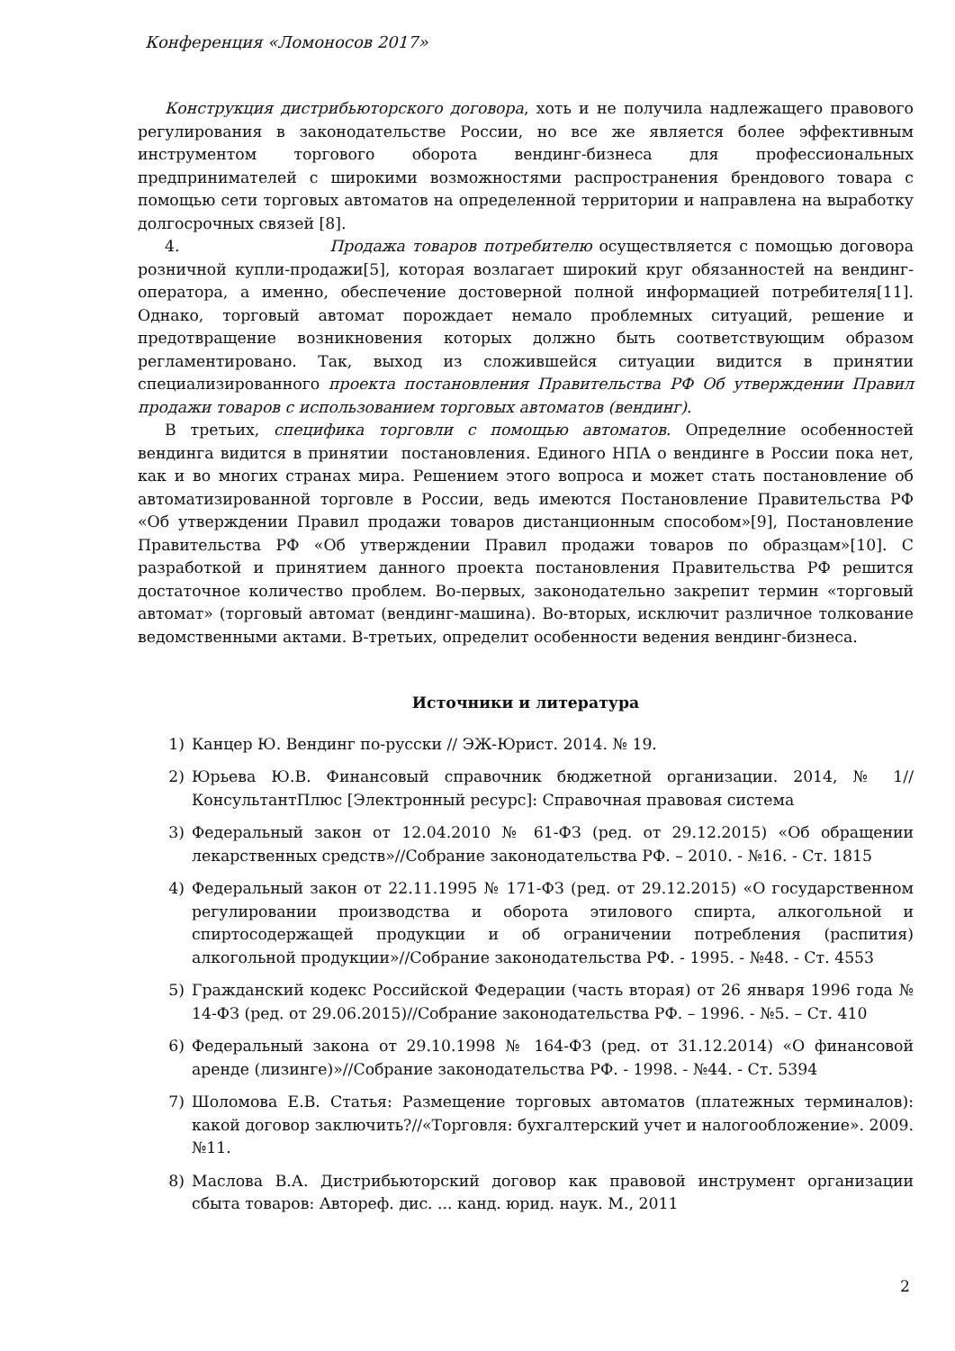Конференция «Ломоносов 2017»
Конструкция дистрибьюторского договора, хоть и не получила надлежащего правового регулирования в законодательстве России, но все же является более эффективным инструментом торгового оборота вендинг-бизнеса для профессиональных предпринимателей с широкими возможностями распространения брендового товара с помощью сети торговых автоматов на определенной территории и направлена на выработку долгосрочных связей [8].
4. Продажа товаров потребителю осуществляется с помощью договора розничной купли-продажи[5], которая возлагает широкий круг обязанностей на вендинг-оператора, а именно, обеспечение достоверной полной информацией потребителя[11]. Однако, торговый автомат порождает немало проблемных ситуаций, решение и предотвращение возникновения которых должно быть соответствующим образом регламентировано. Так, выход из сложившейся ситуации видится в принятии специализированного проекта постановления Правительства РФ Об утверждении Правил продажи товаров с использованием торговых автоматов (вендинг).
В третьих, специфика торговли с помощью автоматов. Определние особенностей вендинга видится в принятии постановления. Единого НПА о вендинге в России пока нет, как и во многих странах мира. Решением этого вопроса и может стать постановление об автоматизированной торговле в России, ведь имеются Постановление Правительства РФ «Об утверждении Правил продажи товаров дистанционным способом»[9], Постановление Правительства РФ «Об утверждении Правил продажи товаров по образцам»[10]. С разработкой и принятием данного проекта постановления Правительства РФ решится достаточное количество проблем. Во-первых, законодательно закрепит термин «торговый автомат» (торговый автомат (вендинг-машина). Во-вторых, исключит различное толкование ведомственными актами. В-третьих, определит особенности ведения вендинг-бизнеса.
Источники и литература
1) Канцер Ю. Вендинг по-русски // ЭЖ-Юрист. 2014. № 19.
2) Юрьева Ю.В. Финансовый справочник бюджетной организации. 2014, № 1//КонсультантПлюс [Электронный ресурс]: Справочная правовая система
3) Федеральный закон от 12.04.2010 № 61-ФЗ (ред. от 29.12.2015) «Об обращении лекарственных средств»//Собрание законодательства РФ. – 2010. - №16. - Ст. 1815
4) Федеральный закон от 22.11.1995 № 171-ФЗ (ред. от 29.12.2015) «О государственном регулировании производства и оборота этилового спирта, алкогольной и спиртосодержащей продукции и об ограничении потребления (распития) алкогольной продукции»//Собрание законодательства РФ. - 1995. - №48. - Ст. 4553
5) Гражданский кодекс Российской Федерации (часть вторая) от 26 января 1996 года № 14-ФЗ (ред. от 29.06.2015)//Собрание законодательства РФ. – 1996. - №5. – Ст. 410
6) Федеральный закона от 29.10.1998 № 164-ФЗ (ред. от 31.12.2014) «О финансовой аренде (лизинге)»//Собрание законодательства РФ. - 1998. - №44. - Ст. 5394
7) Шоломова Е.В. Статья: Размещение торговых автоматов (платежных терминалов): какой договор заключить?//«Торговля: бухгалтерский учет и налогообложение». 2009. №11.
8) Маслова В.А. Дистрибьюторский договор как правовой инструмент организации сбыта товаров: Автореф. дис. ... канд. юрид. наук. М., 2011
2